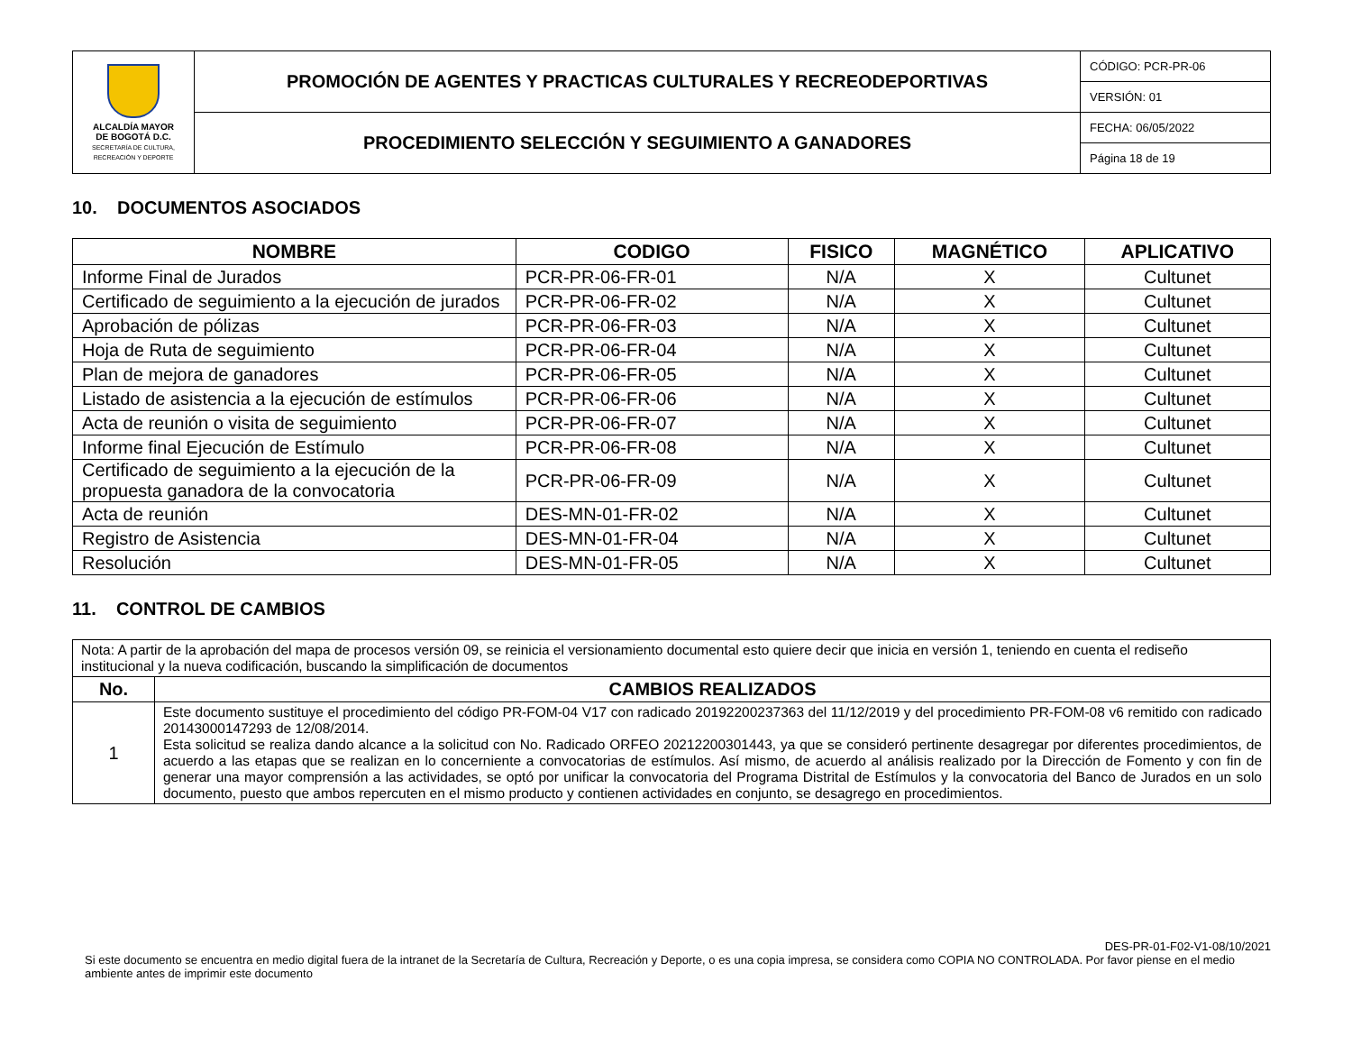| ALCALDÍA MAYOR DE BOGOTÁ D.C. SECRETARÍA DE CULTURA, RECREACIÓN Y DEPORTE | PROMOCIÓN DE AGENTES Y PRACTICAS CULTURALES Y RECREODEPORTIVAS | CÓDIGO: PCR-PR-06 |
| | | VERSIÓN: 01 |
| | PROCEDIMIENTO SELECCIÓN Y SEGUIMIENTO A GANADORES | FECHA: 06/05/2022 |
| | | Página 18 de 19 |
10. DOCUMENTOS ASOCIADOS
| NOMBRE | CODIGO | FISICO | MAGNÉTICO | APLICATIVO |
| --- | --- | --- | --- | --- |
| Informe Final de Jurados | PCR-PR-06-FR-01 | N/A | X | Cultunet |
| Certificado de seguimiento a la ejecución de jurados | PCR-PR-06-FR-02 | N/A | X | Cultunet |
| Aprobación de pólizas | PCR-PR-06-FR-03 | N/A | X | Cultunet |
| Hoja de Ruta de seguimiento | PCR-PR-06-FR-04 | N/A | X | Cultunet |
| Plan de mejora de ganadores | PCR-PR-06-FR-05 | N/A | X | Cultunet |
| Listado de asistencia a la ejecución de estímulos | PCR-PR-06-FR-06 | N/A | X | Cultunet |
| Acta de reunión o visita de seguimiento | PCR-PR-06-FR-07 | N/A | X | Cultunet |
| Informe final Ejecución de Estímulo | PCR-PR-06-FR-08 | N/A | X | Cultunet |
| Certificado de seguimiento a la ejecución de la propuesta ganadora de la convocatoria | PCR-PR-06-FR-09 | N/A | X | Cultunet |
| Acta de reunión | DES-MN-01-FR-02 | N/A | X | Cultunet |
| Registro de Asistencia | DES-MN-01-FR-04 | N/A | X | Cultunet |
| Resolución | DES-MN-01-FR-05 | N/A | X | Cultunet |
11. CONTROL DE CAMBIOS
| Nota: A partir de la aprobación del mapa de procesos versión 09, se reinicia el versionamiento documental esto quiere decir que inicia en versión 1, teniendo en cuenta el rediseño institucional y la nueva codificación, buscando la simplificación de documentos | |
| No. | CAMBIOS REALIZADOS |
| 1 | Este documento sustituye el procedimiento del código PR-FOM-04 V17 con radicado 20192200237363 del 11/12/2019 y del procedimiento PR-FOM-08 v6 remitido con radicado 20143000147293 de 12/08/2014. Esta solicitud se realiza dando alcance a la solicitud con No. Radicado ORFEO 20212200301443, ya que se consideró pertinente desagregar por diferentes procedimientos, de acuerdo a las etapas que se realizan en lo concerniente a convocatorias de estímulos. Así mismo, de acuerdo al análisis realizado por la Dirección de Fomento y con fin de generar una mayor comprensión a las actividades, se optó por unificar la convocatoria del Programa Distrital de Estímulos y la convocatoria del Banco de Jurados en un solo documento, puesto que ambos repercuten en el mismo producto y contienen actividades en conjunto, se desagrego en procedimientos. |
DES-PR-01-F02-V1-08/10/2021
Si este documento se encuentra en medio digital fuera de la intranet de la Secretaría de Cultura, Recreación y Deporte, o es una copia impresa, se considera como COPIA NO CONTROLADA. Por favor piense en el medio ambiente antes de imprimir este documento